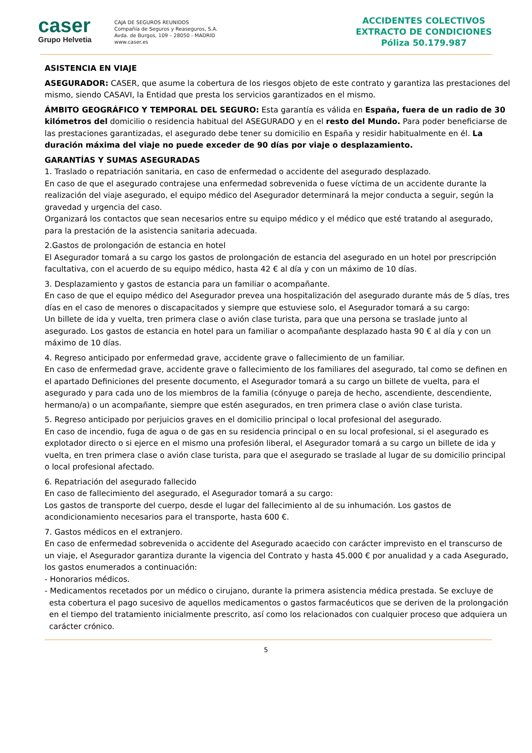caser
Grupo Helvetia
CAJA DE SEGUROS REUNIDOS
Compañía de Seguros y Reaseguros, S.A.
Avda. de Burgos, 109 – 28050 - MADRID
www.caser.es
ACCIDENTES COLECTIVOS
EXTRACTO DE CONDICIONES
Póliza 50.179.987
ASISTENCIA EN VIAJE
ASEGURADOR: CASER, que asume la cobertura de los riesgos objeto de este contrato y garantiza las prestaciones del mismo, siendo CASAVI, la Entidad que presta los servicios garantizados en el mismo.
ÁMBITO GEOGRÁFICO Y TEMPORAL DEL SEGURO: Esta garantía es válida en España, fuera de un radio de 30 kilómetros del domicilio o residencia habitual del ASEGURADO y en el resto del Mundo. Para poder beneficiarse de las prestaciones garantizadas, el asegurado debe tener su domicilio en España y residir habitualmente en él. La duración máxima del viaje no puede exceder de 90 días por viaje o desplazamiento.
GARANTÍAS Y SUMAS ASEGURADAS
1. Traslado o repatriación sanitaria, en caso de enfermedad o accidente del asegurado desplazado.
En caso de que el asegurado contrajese una enfermedad sobrevenida o fuese víctima de un accidente durante la realización del viaje asegurado, el equipo médico del Asegurador determinará la mejor conducta a seguir, según la gravedad y urgencia del caso.
Organizará los contactos que sean necesarios entre su equipo médico y el médico que esté tratando al asegurado, para la prestación de la asistencia sanitaria adecuada.
2.Gastos de prolongación de estancia en hotel
El Asegurador tomará a su cargo los gastos de prolongación de estancia del asegurado en un hotel por prescripción facultativa, con el acuerdo de su equipo médico, hasta 42 € al día y con un máximo de 10 días.
3. Desplazamiento y gastos de estancia para un familiar o acompañante.
En caso de que el equipo médico del Asegurador prevea una hospitalización del asegurado durante más de 5 días, tres días en el caso de menores o discapacitados y siempre que estuviese solo, el Asegurador tomará a su cargo:
Un billete de ida y vuelta, tren primera clase o avión clase turista, para que una persona se traslade junto al asegurado. Los gastos de estancia en hotel para un familiar o acompañante desplazado hasta 90 € al día y con un máximo de 10 días.
4. Regreso anticipado por enfermedad grave, accidente grave o fallecimiento de un familiar.
En caso de enfermedad grave, accidente grave o fallecimiento de los familiares del asegurado, tal como se definen en el apartado Definiciones del presente documento, el Asegurador tomará a su cargo un billete de vuelta, para el asegurado y para cada uno de los miembros de la familia (cónyuge o pareja de hecho, ascendiente, descendiente, hermano/a) o un acompañante, siempre que estén asegurados, en tren primera clase o avión clase turista.
5. Regreso anticipado por perjuicios graves en el domicilio principal o local profesional del asegurado.
En caso de incendio, fuga de agua o de gas en su residencia principal o en su local profesional, si el asegurado es explotador directo o si ejerce en el mismo una profesión liberal, el Asegurador tomará a su cargo un billete de ida y vuelta, en tren primera clase o avión clase turista, para que el asegurado se traslade al lugar de su domicilio principal o local profesional afectado.
6. Repatriación del asegurado fallecido
En caso de fallecimiento del asegurado, el Asegurador tomará a su cargo:
Los gastos de transporte del cuerpo, desde el lugar del fallecimiento al de su inhumación. Los gastos de acondicionamiento necesarios para el transporte, hasta 600 €.
7. Gastos médicos en el extranjero.
En caso de enfermedad sobrevenida o accidente del Asegurado acaecido con carácter imprevisto en el transcurso de un viaje, el Asegurador garantiza durante la vigencia del Contrato y hasta 45.000 € por anualidad y a cada Asegurado, los gastos enumerados a continuación:
- Honorarios médicos.
- Medicamentos recetados por un médico o cirujano, durante la primera asistencia médica prestada. Se excluye de esta cobertura el pago sucesivo de aquellos medicamentos o gastos farmacéuticos que se deriven de la prolongación en el tiempo del tratamiento inicialmente prescrito, así como los relacionados con cualquier proceso que adquiera un carácter crónico.
5